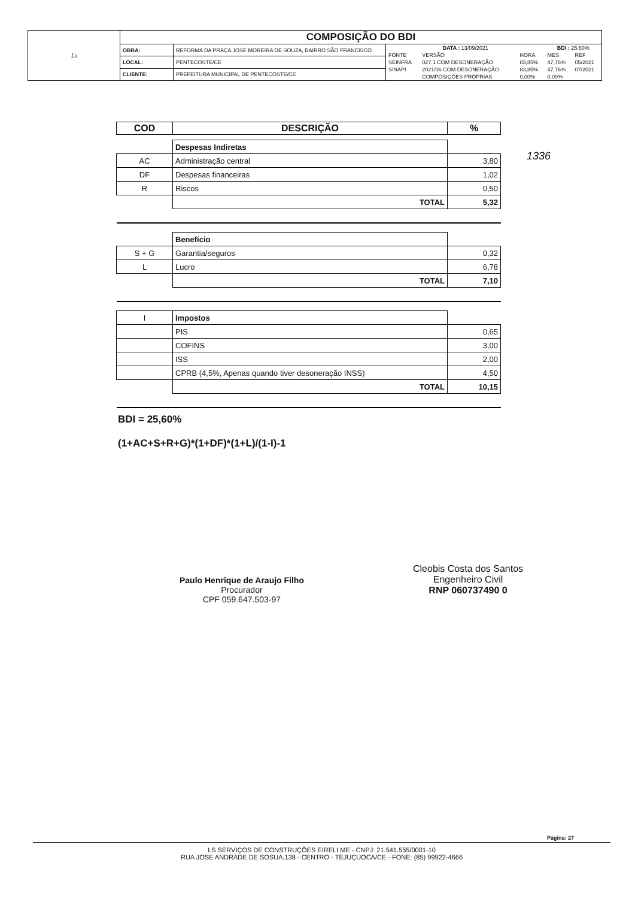| Ls | COMPOSIÇÃO DO BDI | | |
| | OBRA: | REFORMA DA PRAÇA JOSÉ MOREIRA DE SOUZA, BAIRRO SÃO FRANCISCO | / DATA : 13/09/2021 / / / BDI : 25,60% / / / FONTE / VERSÃO / HORA / MES / REF / / SEINFRA / 027.1 COM DESONERAÇÃO / 83,85% / 47,76% / 05/2021 / / SINAPI / 2021/06 COM DESONERAÇÃO / 83,85% / 47,76% / 07/2021 / / / COMPOSIÇÕES PRÓPRIAS / 0,00% / 0,00% / / |
| | LOCAL: | PENTECOSTE/CE | |
| | CLIENTE: | PREFEITURA MUNICIPAL DE PENTECOSTE/CE | |
1336
| COD | DESCRIÇÃO | % |
| --- | --- | --- |
| | Despesas Indiretas | |
| AC | Administração central | 3,80 |
| DF | Despesas financeiras | 1,02 |
| R | Riscos | 0,50 |
| | TOTAL | 5,32 |
| | Benefício | |
| S + G | Garantia/seguros | 0,32 |
| L | Lucro | 6,78 |
| | TOTAL | 7,10 |
| I | Impostos | |
| | PIS | 0,65 |
| | COFINS | 3,00 |
| | ISS | 2,00 |
| | CPRB (4,5%, Apenas quando tiver desoneração INSS) | 4,50 |
| | TOTAL | 10,15 |
BDI = 25,60%
(1+AC+S+R+G)*(1+DF)*(1+L)/(1-I)-1
Paulo Henrique de Araujo Filho
Procurador
CPF 059.647.503-97
Cleobis Costa dos Santos
Engenheiro Civil
RNP 060737490 0
Página: 27
LS SERVIÇOS DE CONSTRUÇÕES EIRELI ME - CNPJ: 21.541.555/0001-10
RUA JOSE ANDRADE DE SOSUA,138 - CENTRO - TEJUÇUOCA/CE - FONE: (85) 99922-4666